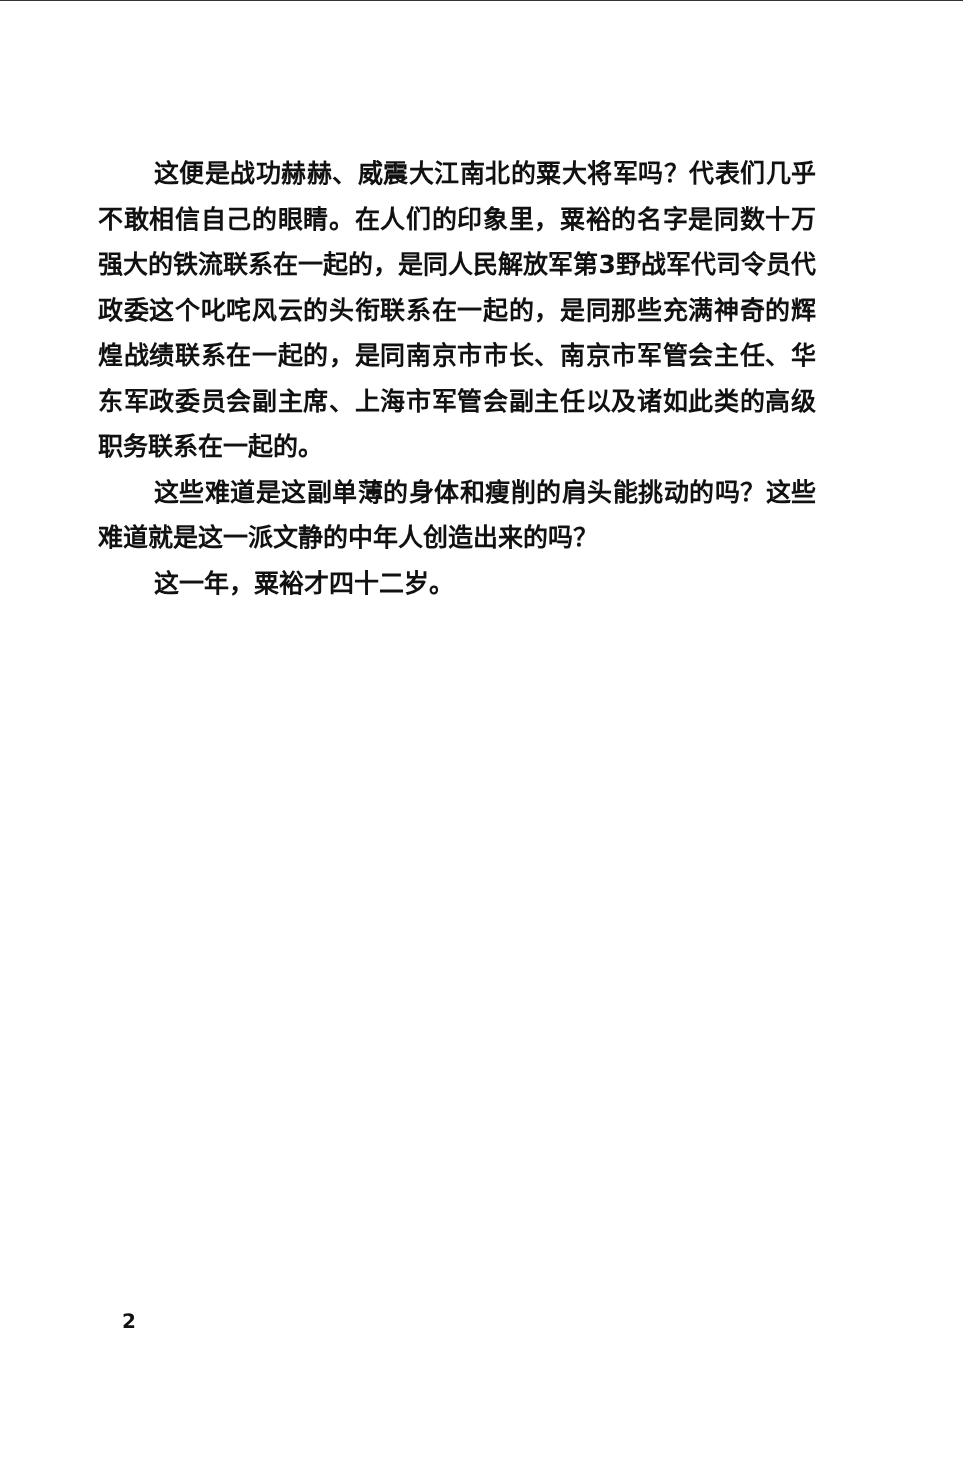这便是战功赫赫、威震大江南北的粟大将军吗？代表们几乎不敢相信自己的眼睛。在人们的印象里，粟裕的名字是同数十万强大的铁流联系在一起的，是同人民解放军第3野战军代司令员代政委这个叱咤风云的头衔联系在一起的，是同那些充满神奇的辉煌战绩联系在一起的，是同南京市市长、南京市军管会主任、华东军政委员会副主席、上海市军管会副主任以及诸如此类的高级职务联系在一起的。
这些难道是这副单薄的身体和瘦削的肩头能挑动的吗？这些难道就是这一派文静的中年人创造出来的吗？
这一年，粟裕才四十二岁。
2